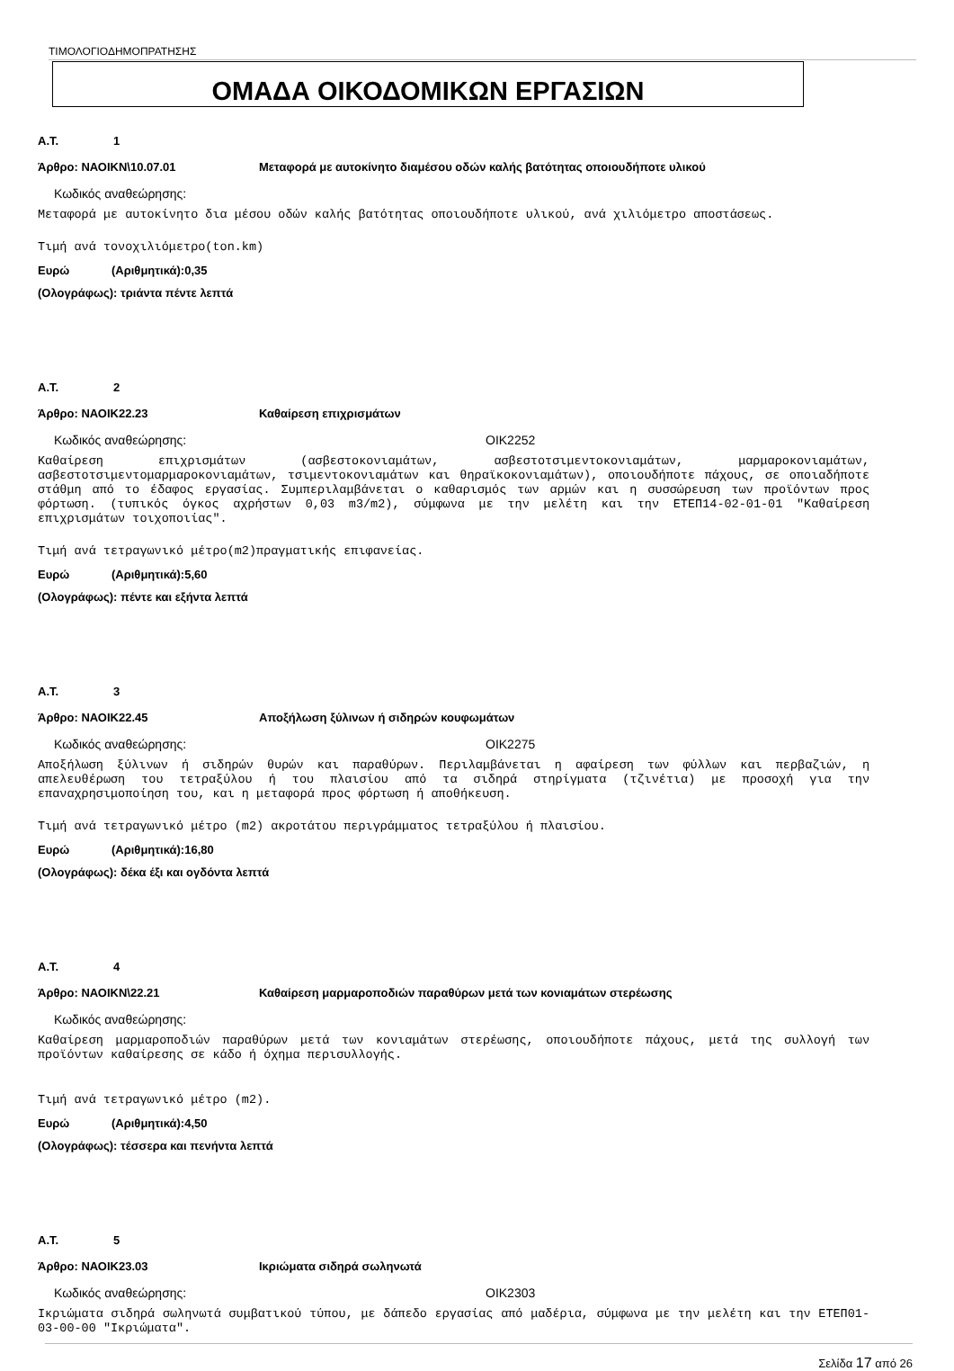ΤΙΜΟΛΟΓΙΟΔΗΜΟΠΡΑΤΗΣΗΣ
ΟΜΑΔΑ ΟΙΚΟΔΟΜΙΚΩΝ ΕΡΓΑΣΙΩΝ
Α.Τ. 1
Άρθρο: ΝΑΟΙΚΝ\10.07.01 Μεταφορά με αυτοκίνητο διαμέσου οδών καλής βατότητας οποιουδήποτε υλικού
Κωδικός αναθεώρησης:
Μεταφορά με αυτοκίνητο δια μέσου οδών καλής βατότητας οποιουδήποτε υλικού, ανά χιλιόμετρο αποστάσεως.
Τιμή ανά τονοχιλιόμετρο(ton.km)
Ευρώ (Αριθμητικά):0,35
(Ολογράφως): τριάντα πέντε λεπτά
Α.Τ. 2
Άρθρο: ΝΑΟΙΚ22.23 Καθαίρεση επιχρισμάτων
Κωδικός αναθεώρησης: ΟΙΚ2252
Καθαίρεση επιχρισμάτων (ασβεστοκονιαμάτων, ασβεστοτσιμεντοκονιαμάτων, μαρμαροκονιαμάτων, ασβεστοτσιμεντομαρμαροκονιαμάτων, τσιμεντοκονιαμάτων και θηραϊκοκονιαμάτων), οποιουδήποτε πάχους, σε οποιαδήποτε στάθμη από το έδαφος εργασίας. Συμπεριλαμβάνεται ο καθαρισμός των αρμών και η συσσώρευση των προϊόντων προς φόρτωση. (τυπικός όγκος αχρήστων 0,03 m3/m2), σύμφωνα με την μελέτη και την ΕΤΕΠ14-02-01-01 "Καθαίρεση επιχρισμάτων τοιχοποιίας".
Τιμή ανά τετραγωνικό μέτρο(m2)πραγματικής επιφανείας.
Ευρώ (Αριθμητικά):5,60
(Ολογράφως): πέντε και εξήντα λεπτά
Α.Τ. 3
Άρθρο: ΝΑΟΙΚ22.45 Αποξήλωση ξύλινων ή σιδηρών κουφωμάτων
Κωδικός αναθεώρησης: ΟΙΚ2275
Αποξήλωση ξύλινων ή σιδηρών θυρών και παραθύρων. Περιλαμβάνεται η αφαίρεση των φύλλων και περβαζιών, η απελευθέρωση του τετραξύλου ή του πλαισίου από τα σιδηρά στηρίγματα (τζινέτια) με προσοχή για την επαναχρησιμοποίηση του, και η μεταφορά προς φόρτωση ή αποθήκευση.
Τιμή ανά τετραγωνικό μέτρο (m2) ακροτάτου περιγράμματος τετραξύλου ή πλαισίου.
Ευρώ (Αριθμητικά):16,80
(Ολογράφως): δέκα έξι και ογδόντα λεπτά
Α.Τ. 4
Άρθρο: ΝΑΟΙΚΝ\22.21 Καθαίρεση μαρμαροποδιών παραθύρων μετά των κονιαμάτων στερέωσης
Κωδικός αναθεώρησης:
Καθαίρεση μαρμαροποδιών παραθύρων μετά των κονιαμάτων στερέωσης, οποιουδήποτε πάχους, μετά της συλλογή των προϊόντων καθαίρεσης σε κάδο ή όχημα περισυλλογής.
Τιμή ανά τετραγωνικό μέτρο (m2).
Ευρώ (Αριθμητικά):4,50
(Ολογράφως): τέσσερα και πενήντα λεπτά
Α.Τ. 5
Άρθρο: ΝΑΟΙΚ23.03 Ικριώματα σιδηρά σωληνωτά
Κωδικός αναθεώρησης: ΟΙΚ2303
Ικριώματα σιδηρά σωληνωτά συμβατικού τύπου, με δάπεδο εργασίας από μαδέρια, σύμφωνα με την μελέτη και την ΕΤΕΠ01-03-00-00 "Ικριώματα".
Σελίδα 17 από 26